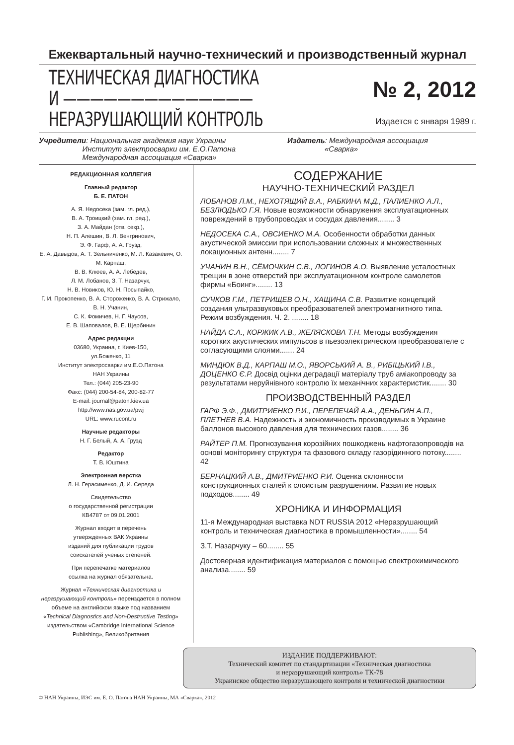Ежеквартальный научно-технический и производственный журнал
ТЕХНИЧЕСКАЯ ДИАГНОСТИКА
И ——————————————
НЕРАЗРУШАЮЩИЙ КОНТРОЛЬ
№ 2, 2012
Издается с января 1989 г.
Учредители: Национальная академия наук Украины
Институт электросварки им. Е.О.Патона
Международная ассоциация «Сварка»
Издатель: Международная ассоциация
«Сварка»
РЕДАКЦИОННАЯ КОЛЛЕГИЯ
Главный редактор
Б. Е. ПАТОН
А. Я. Недосека (зам. гл. ред.),
В. А. Троицкий (зам. гл. ред.),
З. А. Майдан (отв. секр.),
Н. П. Алешин, В. Л. Венгринович,
Э. Ф. Гарф, А. А. Грузд,
Е. А. Давыдов, А. Т. Зельниченко, М. Л. Казакевич, О. М. Карпаш,
В. В. Клюев, А. А. Лебедев,
Л. М. Лобанов, З. Т. Назарчук,
Н. В. Новиков, Ю. Н. Посыпайко,
Г. И. Прокопенко, В. А. Стороженко, В. А. Стрижало, В. Н. Учанин,
С. К. Фомичев, Н. Г. Чаусов,
Е. В. Шаповалов, В. Е. Щербинин
Адрес редакции
03680, Украина, г. Киев-150,
ул.Боженко, 11
Институт электросварки им.Е.О.Патона
НАН Украины
Тел.: (044) 205-23-90
Факс: (044) 200-54-84, 200-82-77
E-mail: journal@paton.kiev.ua
http://www.nas.gov.ua/pwj
URL: www.rucont.ru
Научные редакторы
Н. Г. Белый, А. А. Грузд
Редактор
Т. В. Юштина
Электронная верстка
Л. Н. Герасименко, Д. И. Середа
Свидетельство
о государственной регистрации
КВ4787 от 09.01.2001
Журнал входит в перечень
утвержденных ВАК Украины
изданий для публикации трудов
соискателей ученых степеней.
При перепечатке материалов
ссылка на журнал обязательна.
Журнал «Техническая диагностика и неразрушающий контроль» переиздается в полном объеме на английском языке под названием «Technical Diagnostics and Non-Destructive Testing» издательством «Cambridge International Science Publishing», Великобритания
СОДЕРЖАНИЕ
НАУЧНО-ТЕХНИЧЕСКИЙ РАЗДЕЛ
ЛОБАНОВ Л.М., НЕХОТЯЩИЙ В.А., РАБКИНА М.Д., ПАЛИЕНКО А.Л., БЕЗЛЮДЬКО Г.Я. Новые возможности обнаружения эксплуатационных повреждений в трубопроводах и сосудах давления........ 3
НЕДОСЕКА С.А., ОВСИЕНКО М.А. Особенности обработки данных акустической эмиссии при использовании сложных и множественных локационных антенн........ 7
УЧАНИН В.Н., СЁМОЧКИН С.В., ЛОГИНОВ А.О. Выявление усталостных трещин в зоне отверстий при эксплуатационном контроле самолетов фирмы «Боинг»........ 13
СУЧКОВ Г.М., ПЕТРИЩЕВ О.Н., ХАЩИНА С.В. Развитие концепций создания ультразвуковых преобразователей электромагнитного типа. Режим возбуждения. Ч. 2. ........ 18
НАЙДА С.А., КОРЖИК А.В., ЖЕЛЯСКОВА Т.Н. Методы возбуждения коротких акустических импульсов в пьезоэлектрическом преобразователе с согласующими слоями....... 24
МИНДЮК В.Д., КАРПАШ М.О., ЯВОРСЬКИЙ А. В., РИБІЦЬКИЙ І.В., ДОЦЕНКО Є.Р. Досвід оцінки деградації матеріалу труб аміакопроводу за результатами неруйнівного контролю їх механічних характеристик........ 30
ПРОИЗВОДСТВЕННЫЙ РАЗДЕЛ
ГАРФ Э.Ф., ДМИТРИЕНКО Р.И., ПЕРЕПЕЧАЙ А.А., ДЕНЬГИН А.П., ПЛЕТНЕВ В.А. Надежность и экономичность производимых в Украине баллонов высокого давления для технических газов........ 36
РАЙТЕР П.М. Прогнозування корозійних пошкоджень нафтогазопроводів на основі моніторингу структури та фазового складу газорідинного потоку........ 42
БЕРНАЦКИЙ А.В., ДМИТРИЕНКО Р.И. Оценка склонности конструкционных сталей к слоистым разрушениям. Развитие новых подходов........ 49
ХРОНИКА И ИНФОРМАЦИЯ
11-я Международная выставка NDT RUSSIA 2012 «Неразрушающий контроль и техническая диагностика в промышленности»........ 54
З.Т. Назарчуку – 60........ 55
Достоверная идентификация материалов с помощью спектрохимического анализа........ 59
ИЗДАНИЕ ПОДДЕРЖИВАЮТ:
Технический комитет по стандартизации «Техническая диагностика
и неразрушающий контроль» ТК-78
Украинское общество неразрушающего контроля и технической диагностики
© НАН Украины, ИЭС им. Е. О. Патона НАН Украины, МА «Сварка», 2012